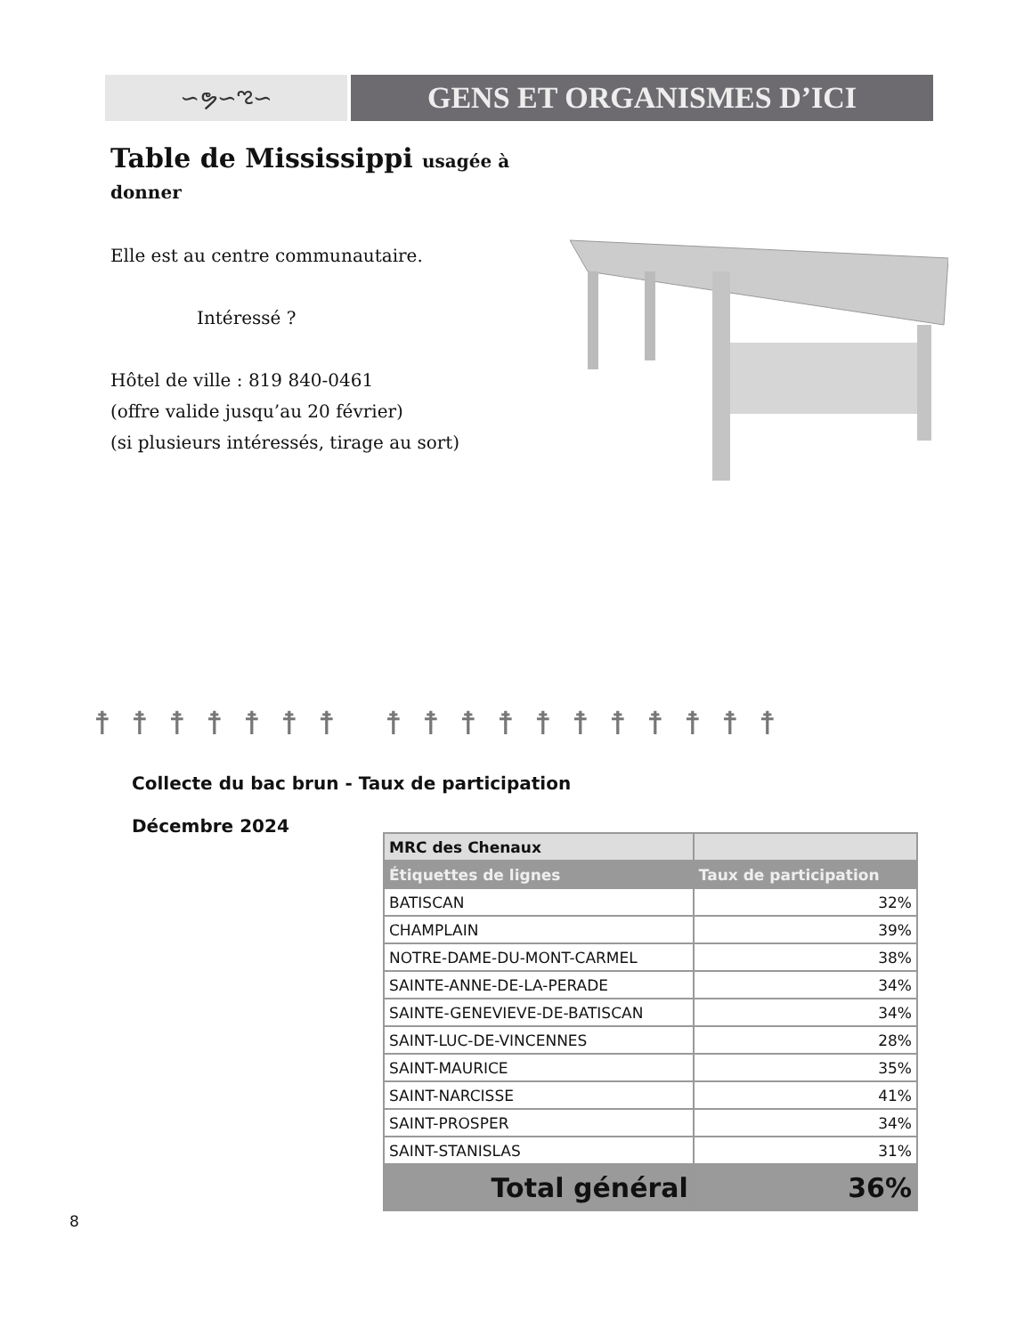∽ຯ∽ಌ∽
GENS ET ORGANISMES D’ICI
Table de Mississippi usagée à donner
Elle est au centre communautaire.
Intéressé ?
Hôtel de ville : 819 840-0461
(offre valide jusqu’au 20 février)
(si plusieurs intéressés, tirage au sort)
☨☨☨☨☨☨☨ ☨☨☨☨☨☨☨☨☨☨☨
Collecte du bac brun - Taux de participation
Décembre 2024
| MRC des Chenaux | |
| --- | --- |
| Étiquettes de lignes | Taux de participation |
| BATISCAN | 32% |
| CHAMPLAIN | 39% |
| NOTRE-DAME-DU-MONT-CARMEL | 38% |
| SAINTE-ANNE-DE-LA-PERADE | 34% |
| SAINTE-GENEVIEVE-DE-BATISCAN | 34% |
| SAINT-LUC-DE-VINCENNES | 28% |
| SAINT-MAURICE | 35% |
| SAINT-NARCISSE | 41% |
| SAINT-PROSPER | 34% |
| SAINT-STANISLAS | 31% |
| Total général | 36% |
8